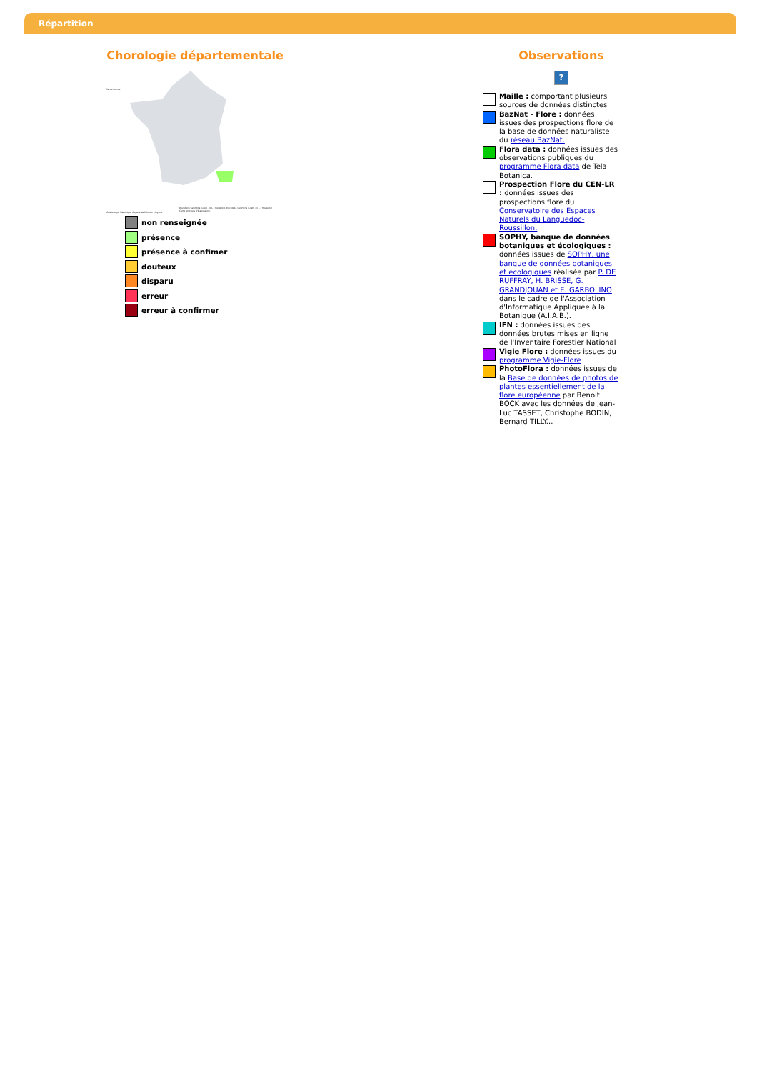Répartition
Chorologie départementale
Île-de-France
Guadeloupe Martinique Guyane La Réunion Mayotte
Biscutella valentina (Loefl. ex L.) Heywood, Biscutella valentina (Loefl. ex L.) Heywood
Carte en cours d'élaboration.
non renseignée
présence
présence à confimer
douteux
disparu
erreur
erreur à confirmer
Observations
?
Maille : comportant plusieurs sources de données distinctes
BazNat - Flore : données issues des prospections flore de la base de données naturaliste du réseau BazNat.
Flora data : données issues des observations publiques du programme Flora data de Tela Botanica.
Prospection Flore du CEN-LR : données issues des prospections flore du Conservatoire des Espaces Naturels du Languedoc-Roussillon.
SOPHY, banque de données botaniques et écologiques : données issues de SOPHY, une banque de données botaniques et écologiques réalisée par P. DE RUFFRAY, H. BRISSE, G. GRANDJOUAN et E. GARBOLINO dans le cadre de l'Association d'Informatique Appliquée à la Botanique (A.I.A.B.).
IFN : données issues des données brutes mises en ligne de l'Inventaire Forestier National
Vigie Flore : données issues du programme Vigie-Flore
PhotoFlora : données issues de la Base de données de photos de plantes essentiellement de la flore européenne par Benoit BOCK avec les données de Jean-Luc TASSET, Christophe BODIN, Bernard TILLY...